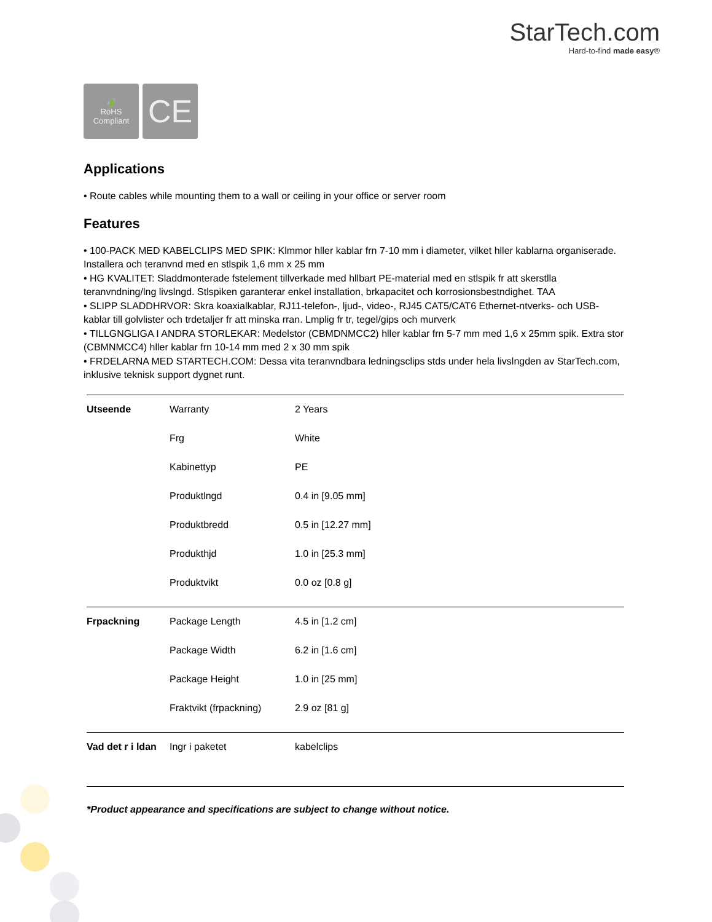StarTech.com
Hard-to-find made easy®
🍃
RoHS
Compliant
CE
Applications
• Route cables while mounting them to a wall or ceiling in your office or server room
Features
• 100-PACK MED KABELCLIPS MED SPIK: Klmmor hller kablar frn 7-10 mm i diameter, vilket hller kablarna organiserade. Installera och teranvnd med en stlspik 1,6 mm x 25 mm
• HG KVALITET: Sladdmonterade fstelement tillverkade med hllbart PE-material med en stlspik fr att skerstlla teranvndning/lng livslngd. Stlspiken garanterar enkel installation, brkapacitet och korrosionsbestndighet. TAA
• SLIPP SLADDHRVOR: Skra koaxialkablar, RJ11-telefon-, ljud-, video-, RJ45 CAT5/CAT6 Ethernet-ntverks- och USB-kablar till golvlister och trdetaljer fr att minska rran. Lmplig fr tr, tegel/gips och murverk
• TILLGNGLIGA I ANDRA STORLEKAR: Medelstor (CBMDNMCC2) hller kablar frn 5-7 mm med 1,6 x 25mm spik. Extra stor (CBMNMCC4) hller kablar frn 10-14 mm med 2 x 30 mm spik
• FRDELARNA MED STARTECH.COM: Dessa vita teranvndbara ledningsclips stds under hela livslngden av StarTech.com, inklusive teknisk support dygnet runt.
| Utseende | Warranty | 2 Years |
| | Frg | White |
| | Kabinettyp | PE |
| | Produktlngd | 0.4 in [9.05 mm] |
| | Produktbredd | 0.5 in [12.27 mm] |
| | Produkthjd | 1.0 in [25.3 mm] |
| | Produktvikt | 0.0 oz [0.8 g] |
| Frpackning | Package Length | 4.5 in [1.2 cm] |
| | Package Width | 6.2 in [1.6 cm] |
| | Package Height | 1.0 in [25 mm] |
| | Fraktvikt (frpackning) | 2.9 oz [81 g] |
| Vad det r i ldan | Ingr i paketet | kabelclips |
*Product appearance and specifications are subject to change without notice.